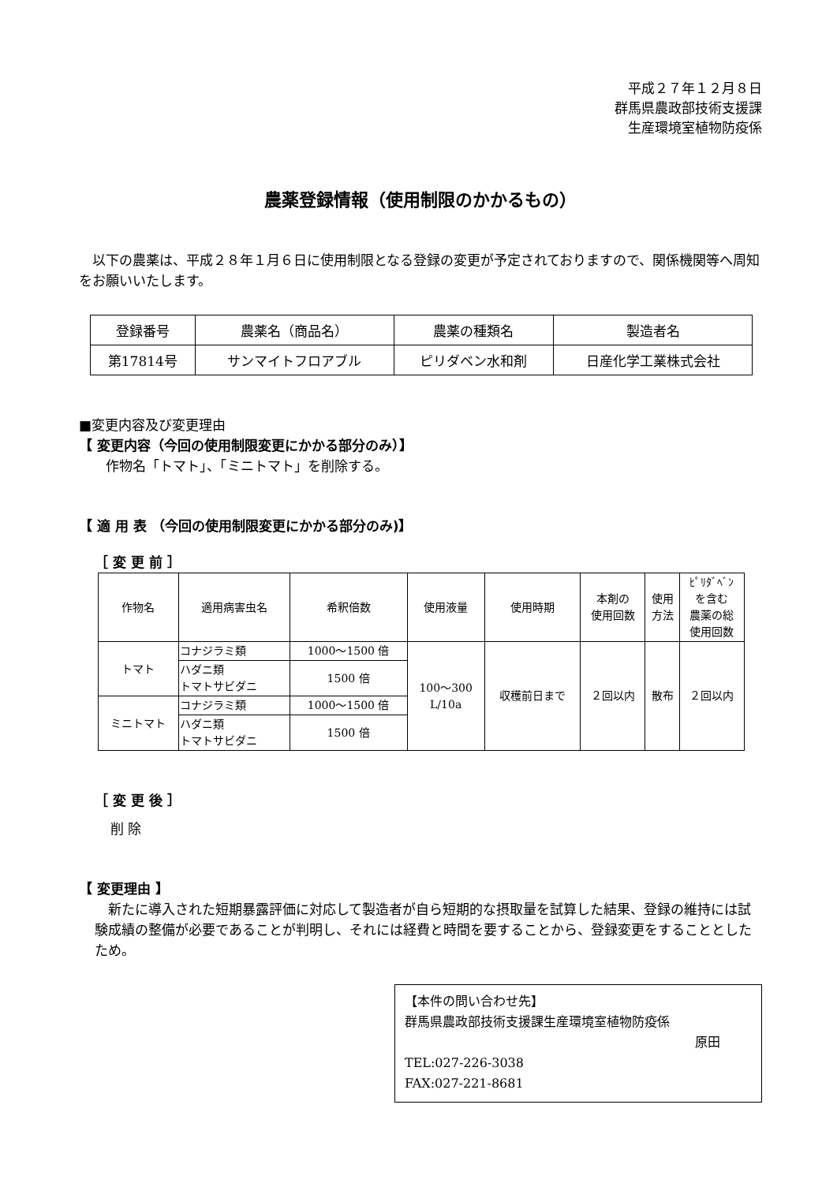平成２７年１２月８日
群馬県農政部技術支援課
生産環境室植物防疫係
農薬登録情報（使用制限のかかるもの）
　以下の農薬は、平成２８年１月６日に使用制限となる登録の変更が予定されておりますので、関係機関等へ周知をお願いいたします。
| 登録番号 | 農薬名（商品名） | 農薬の種類名 | 製造者名 |
| --- | --- | --- | --- |
| 第17814号 | サンマイトフロアブル | ピリダベン水和剤 | 日産化学工業株式会社 |
■変更内容及び変更理由
【 変更内容（今回の使用制限変更にかかる部分のみ）】
　　作物名「トマト」、「ミニトマト」を削除する。
【 適 用 表 （今回の使用制限変更にかかる部分のみ)】
［ 変 更 前 ］
| 作物名 | 適用病害虫名 | 希釈倍数 | 使用液量 | 使用時期 | 本剤の 使用回数 | 使用 方法 | ﾋﾟﾘﾀﾞﾍﾞﾝ を含む 農薬の総 使用回数 |
| トマト | コナジラミ類 | 1000～1500 倍 | 100～300 L/10a | 収穫前日まで | ２回以内 | 散布 | ２回以内 |
| | ハダニ類 トマトサビダニ | 1500 倍 | | | | | |
| ミニトマト | コナジラミ類 | 1000～1500 倍 | | | | | |
| | ハダニ類 トマトサビダニ | 1500 倍 | | | | | |
［ 変 更 後 ］
削 除
【 変更理由 】
　新たに導入された短期暴露評価に対応して製造者が自ら短期的な摂取量を試算した結果、登録の維持には試験成績の整備が必要であることが判明し、それには経費と時間を要することから、登録変更をすることとしたため。
【本件の問い合わせ先】
群馬県農政部技術支援課生産環境室植物防疫係
原田
TEL:027-226-3038
FAX:027-221-8681